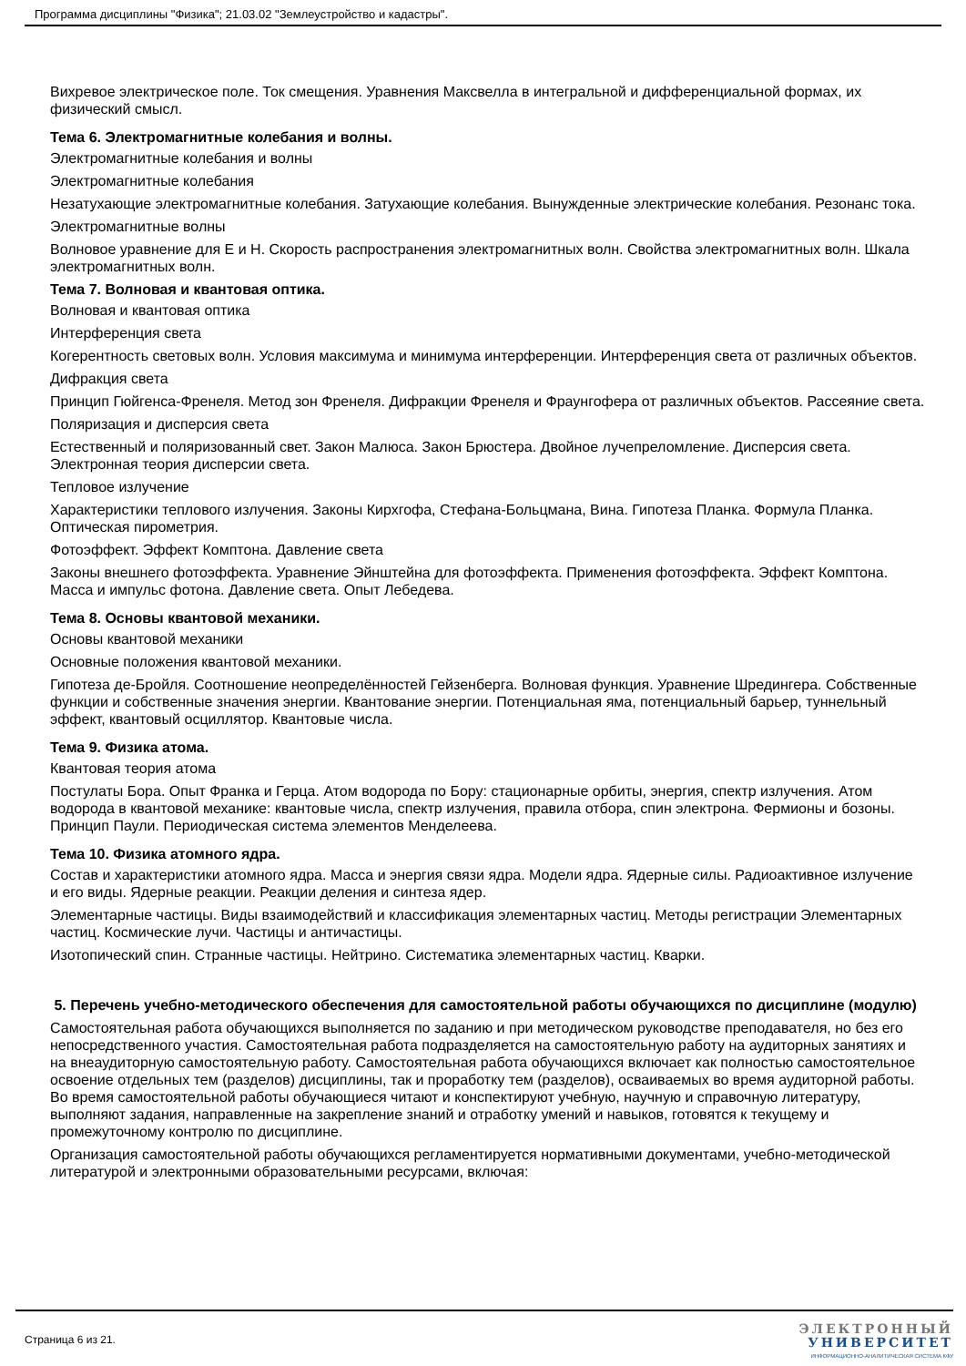Программа дисциплины "Физика"; 21.03.02 "Землеустройство и кадастры".
Вихревое электрическое поле. Ток смещения. Уравнения Максвелла в интегральной и дифференциальной формах, их физический смысл.
Тема 6. Электромагнитные колебания и волны.
Электромагнитные колебания и волны
Электромагнитные колебания
Незатухающие электромагнитные колебания. Затухающие колебания. Вынужденные электрические колебания. Резонанс тока.
Электромагнитные волны
Волновое уравнение для Е и Н. Скорость распространения электромагнитных волн. Свойства электромагнитных волн. Шкала электромагнитных волн.
Тема 7. Волновая и квантовая оптика.
Волновая и квантовая оптика
Интерференция света
Когерентность световых волн. Условия максимума и минимума интерференции. Интерференция света от различных объектов.
Дифракция света
Принцип Гюйгенса-Френеля. Метод зон Френеля. Дифракции Френеля и Фраунгофера от различных объектов. Рассеяние света.
Поляризация и дисперсия света
Естественный и поляризованный свет. Закон Малюса. Закон Брюстера. Двойное лучепреломление. Дисперсия света. Электронная теория дисперсии света.
Тепловое излучение
Характеристики теплового излучения. Законы Кирхгофа, Стефана-Больцмана, Вина. Гипотеза Планка. Формула Планка. Оптическая пирометрия.
Фотоэффект. Эффект Комптона. Давление света
Законы внешнего фотоэффекта. Уравнение Эйнштейна для фотоэффекта. Применения фотоэффекта. Эффект Комптона. Масса и импульс фотона. Давление света. Опыт Лебедева.
Тема 8. Основы квантовой механики.
Основы квантовой механики
Основные положения квантовой механики.
Гипотеза де-Бройля. Соотношение неопределённостей Гейзенберга. Волновая функция. Уравнение Шредингера. Собственные функции и собственные значения энергии. Квантование энергии. Потенциальная яма, потенциальный барьер, туннельный эффект, квантовый осциллятор. Квантовые числа.
Тема 9. Физика атома.
Квантовая теория атома
Постулаты Бора. Опыт Франка и Герца. Атом водорода по Бору: стационарные орбиты, энергия, спектр излучения. Атом водорода в квантовой механике: квантовые числа, спектр излучения, правила отбора, спин электрона. Фермионы и бозоны. Принцип Паули. Периодическая система элементов Менделеева.
Тема 10. Физика атомного ядра.
Состав и характеристики атомного ядра. Масса и энергия связи ядра. Модели ядра. Ядерные силы. Радиоактивное излучение и его виды. Ядерные реакции. Реакции деления и синтеза ядер.
Элементарные частицы. Виды взаимодействий и классификация элементарных частиц. Методы регистрации Элементарных частиц. Космические лучи. Частицы и античастицы.
Изотопический спин. Странные частицы. Нейтрино. Систематика элементарных частиц. Кварки.
5. Перечень учебно-методического обеспечения для самостоятельной работы обучающихся по дисциплине (модулю)
Самостоятельная работа обучающихся выполняется по заданию и при методическом руководстве преподавателя, но без его непосредственного участия. Самостоятельная работа подразделяется на самостоятельную работу на аудиторных занятиях и на внеаудиторную самостоятельную работу. Самостоятельная работа обучающихся включает как полностью самостоятельное освоение отдельных тем (разделов) дисциплины, так и проработку тем (разделов), осваиваемых во время аудиторной работы. Во время самостоятельной работы обучающиеся читают и конспектируют учебную, научную и справочную литературу, выполняют задания, направленные на закрепление знаний и отработку умений и навыков, готовятся к текущему и промежуточному контролю по дисциплине.
Организация самостоятельной работы обучающихся регламентируется нормативными документами, учебно-методической литературой и электронными образовательными ресурсами, включая:
Страница 6 из 21.
ЭЛЕКТРОННЫЙ
УНИВЕРСИТЕТ
ИНФОРМАЦИОННО-АНАЛИТИЧЕСКАЯ СИСТЕМА КФУ